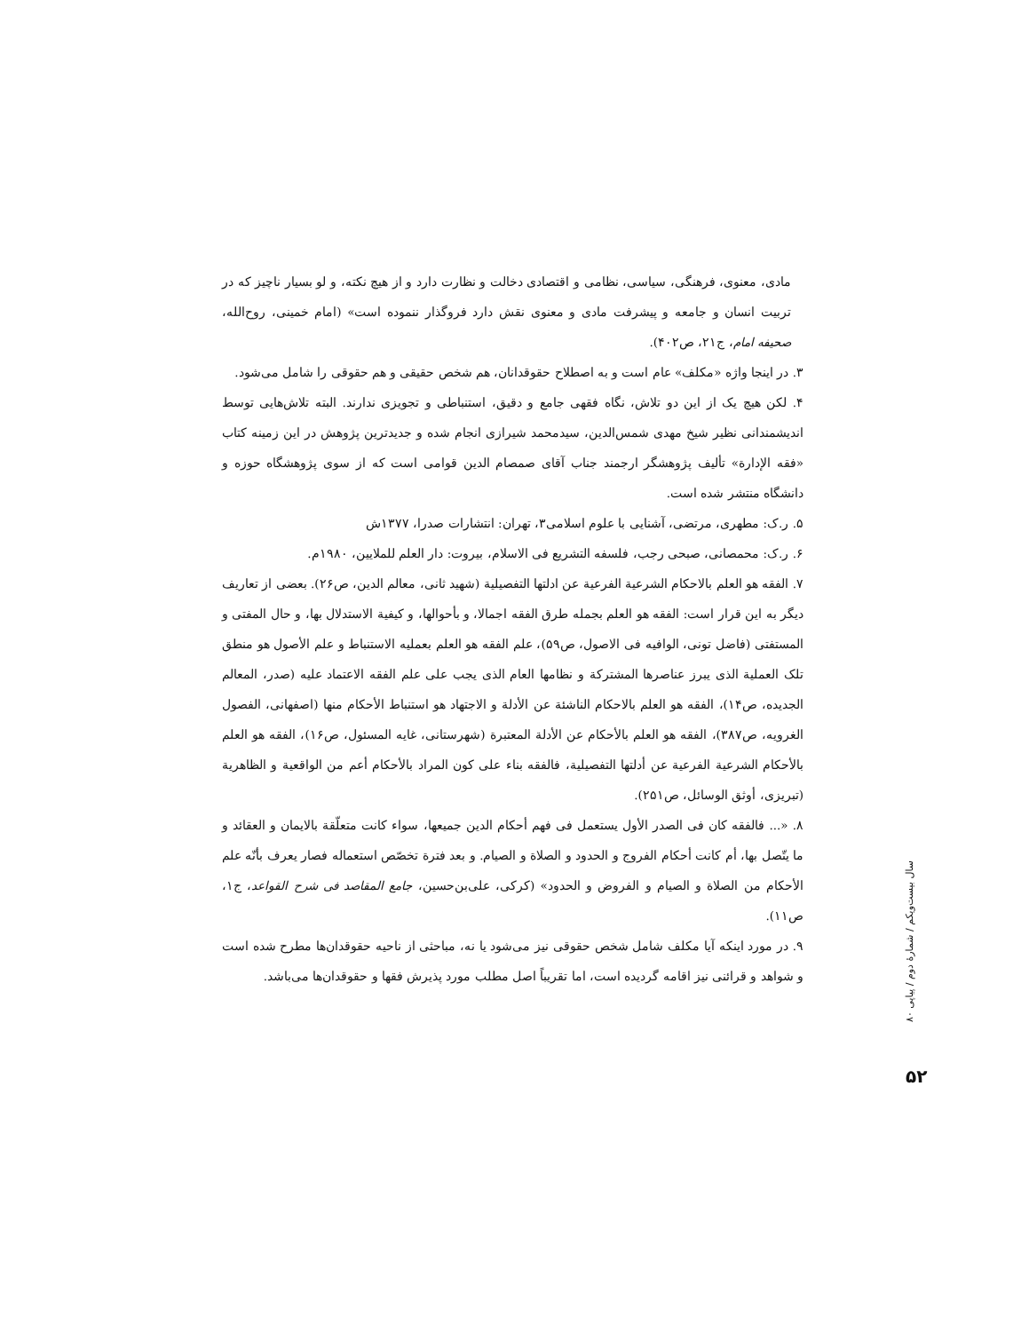مادی، معنوی، فرهنگی، سیاسی، نظامی و اقتصادی دخالت و نظارت دارد و از هیچ نکته، و لو بسیار ناچیز که در تربیت انسان و جامعه و پیشرفت مادی و معنوی نقش دارد فروگذار ننموده است» (امام خمینی، روح‌الله، صحیفه امام، ج۲۱، ص۴۰۲).
۳. در اینجا واژه «مکلف» عام است و به اصطلاح حقوقدانان، هم شخص حقیقی و هم حقوقی را شامل می‌شود.
۴. لکن هیچ یک از این دو تلاش، نگاه فقهی جامع و دقیق، استنباطی و تجویزی ندارند. البته تلاش‌هایی توسط اندیشمندانی نظیر شیخ مهدی شمس‌الدین، سیدمحمد شیرازی انجام شده و جدیدترین پژوهش در این زمینه کتاب «فقه الإدارة» تألیف پژوهشگر ارجمند جناب آقای صمصام الدین قوامی است که از سوی پژوهشگاه حوزه و دانشگاه منتشر شده است.
۵. ر.ک: مطهری، مرتضی، آشنایی با علوم اسلامی۳، تهران: انتشارات صدرا، ۱۳۷۷ش
۶. ر.ک: محمصانی، صبحی رجب، فلسفه التشریع فی الاسلام، بیروت: دار العلم للملایین، ۱۹۸۰م.
۷. الفقه هو العلم بالاحکام الشرعیة الفرعیة عن ادلتها التفصیلیة (شهید ثانی، معالم الدین، ص۲۶). بعضی از تعاریف دیگر به این قرار است: الفقه هو العلم بجمله طرق الفقه اجمالا، و بأحوالها، و کیفیة الاستدلال بها، و حال المفتی و المستفتی (فاضل تونی، الوافیه فی الاصول، ص۵۹)، علم الفقه هو العلم بعملیه الاستنباط و علم الأصول هو منطق تلک العملیة الذی یبرز عناصرها المشترکة و نظامها العام الذی یجب علی علم الفقه الاعتماد علیه (صدر، المعالم الجدیده، ص۱۴)، الفقه هو العلم بالاحکام الناشئة عن الأدلة و الاجتهاد هو استنباط الأحکام منها (اصفهانی، الفصول الغرویه، ص۳۸۷)، الفقه هو العلم بالأحکام عن الأدلة المعتبرة (شهرستانی، غایه المسئول، ص۱۶)، الفقه هو العلم بالأحکام الشرعیة الفرعیة عن أدلتها التفصیلیة، فالفقه بناء علی کون المراد بالأحکام أعم من الواقعیة و الظاهریة (تبریزی، أوثق الوسائل، ص۲۵۱).
۸. «... فالفقه کان فی الصدر الأول یستعمل فی فهم أحکام الدین جمیعها، سواء کانت متعلّقة بالایمان و العقائد و ما یتّصل بها، أم کانت أحکام الفروج و الحدود و الصلاة و الصیام. و بعد فترة تخصّص استعماله فصار یعرف بأنّه علم الأحکام من الصلاة و الصیام و الفروض و الحدود» (کرکی، علی‌بن‌حسین، جامع المقاصد فی شرح القواعد، ج۱، ص۱۱).
۹. در مورد اینکه آیا مکلف شامل شخص حقوقی نیز می‌شود یا نه، مباحثی از ناحیه حقوقدان‌ها مطرح شده است و شواهد و قرائنی نیز اقامه گردیده است، اما تقریباً اصل مطلب مورد پذیرش فقها و حقوقدان‌ها می‌باشد.
سال بیست‌ویکم / شمارهٔ دوم / پیاپی ۸۰
۵۲